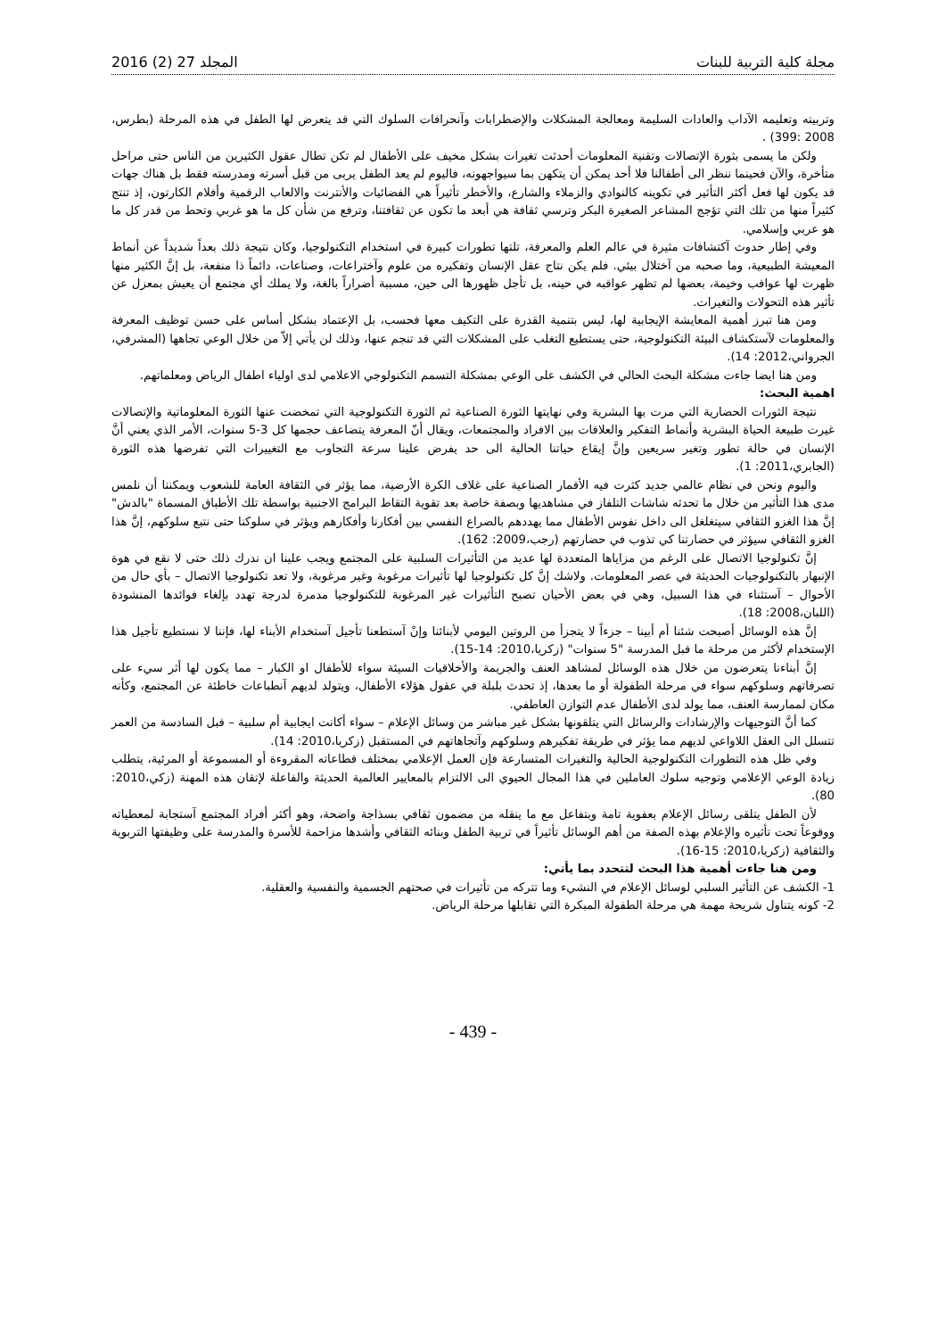مجلة كلية التربية للبنات المجلد 27 (2) 2016
وتربيته وتعليمه الآداب والعادات السليمة ومعالجة المشكلات والإضطرابات وآنحرافات السلوك التي قد يتعرض لها الطفل في هذه المرحلة (بطرس، 2008 :399) .
ولكن ما يسمى بثورة الإتصالات وتقنية المعلومات أحدثت تغيرات بشكل مخيف على الأطفال لم تكن تطال عقول الكثيرين من الناس حتى مراحل متأخرة، والآن فحينما ننظر الى أطفالنا فلا أحد يمكن أن يتكهن بما سيواجهونه، فاليوم لم يعد الطفل يربى من قبل أسرته ومدرسته فقط بل هناك جهات قد يكون لها فعل أكثر التأثير في تكوينه كالنوادي والزملاء والشارع، والأخطر تأثيراً هي الفضائيات والأنترنت والالعاب الرقمية وأفلام الكارتون، إذ تنتج كثيراً منها من تلك التي تؤجج المشاعر الصغيرة البكر وترسي ثقافة هي أبعد ما تكون عن ثقافتنا، وترفع من شأن كل ما هو غربي وتحط من قدر كل ما هو عربي وإسلامي.
وفي إطار حدوث آكتشافات مثيرة في عالم العلم والمعرفة، تلتها تطورات كبيرة في استخدام التكنولوجيا، وكان نتيجة ذلك بعداً شديداً عن أنماط المعيشة الطبيعية، وما صحبه من آختلال بيئي. فلم يكن نتاج عقل الإنسان وتفكيره من علوم وآختراعات، وصناعات، دائماً ذا منفعة، بل إنَّ الكثير منها ظهرت لها عواقب وخيمة، بعضها لم تظهر عواقبه في حينه، بل تأجل ظهورها الى حين، مسببة أضراراً بالغة، ولا يملك أي مجتمع أن يعيش بمعزل عن تأثير هذه التحولات والتغيرات.
ومن هنا تبرز أهمية المعايشة الإيجابية لها، ليس بتنمية القدرة على التكيف معها فحسب، بل الإعتماد بشكل أساس على حسن توظيف المعرفة والمعلومات لآستكشاف البيئة التكنولوجية، حتى يستطيع التغلب على المشكلات التي قد تنجم عنها، وذلك لن يأتي إلاّ من خلال الوعي تجاهها (المشرفي، الجرواني،2012: 14).
ومن هنا ايضا جاءت مشكلة البحث الحالي في الكشف على الوعي بمشكلة التسمم التكنولوجي الاعلامي لدى اولياء اطفال الرياض ومعلماتهم.
اهمية البحث:
نتيجة الثورات الحضارية التي مرت بها البشرية وفي نهايتها الثورة الصناعية ثم الثورة التكنولوجية التي تمخضت عنها الثورة المعلوماتية والإتصالات غيرت طبيعة الحياة البشرية وأنماط التفكير والعلاقات بين الافراد والمجتمعات، ويقال أنّ المعرفة يتضاعف حجمها كل 3-5 سنوات، الأمر الذي يعني أنَّ الإنسان في حالة تطور وتغير سريعين وإنَّ إيقاع حياتنا الحالية الى حد يفرض علينا سرعة التجاوب مع التغييرات التي تفرضها هذه الثورة (الجابري،2011: 1).
واليوم ونحن في نظام عالمي جديد كثرت فيه الأقمار الصناعية على غلاف الكرة الأرضية، مما يؤثر في الثقافة العامة للشعوب ويمكننا أن نلمس مدى هذا التأثير من خلال ما تحدثه شاشات التلفاز في مشاهديها وبصفة خاصة بعد تقوية التقاط البرامج الاجنبية بواسطة تلك الأطباق المسماة "بالدش" إنَّ هذا الغزو الثقافي سيتغلغل الى داخل نفوس الأطفال مما يهددهم بالصراع النفسي بين أفكارنا وأفكارهم ويؤثر في سلوكنا حتى نتبع سلوكهم، إنَّ هذا الغزو الثقافي سيؤثر في حضارتنا كي تذوب في حضارتهم (رجب،2009: 162).
إنَّ تكنولوجيا الاتصال على الرغم من مزاياها المتعددة لها عديد من التأثيرات السلبية على المجتمع ويجب علينا ان ندرك ذلك حتى لا نقع في هوة الإنبهار بالتكنولوجيات الحديثة في عصر المعلومات. ولاشك إنَّ كل تكنولوجيا لها تأثيرات مرغوبة وغير مرغوبة، ولا تعد تكنولوجيا الاتصال – بأي حال من الأحوال – آستثناء في هذا السبيل، وهي في بعض الأحيان تصبح التأثيرات غير المرغوبة للتكنولوجيا مدمرة لدرجة تهدد بإلغاء فوائدها المنشودة (اللبان،2008: 18).
إنَّ هذه الوسائل أصبحت شئنا أم أبينا – جزءاً لا يتجزأ من الروتين اليومي لأبنائنا وإنْ آستطعنا تأجيل آستخدام الأبناء لها، فإننا لا نستطيع تأجيل هذا الإستخدام لأكثر من مرحلة ما قبل المدرسة "5 سنوات" (زكريا،2010: 14-15).
إنَّ أبناءنا يتعرضون من خلال هذه الوسائل لمشاهد العنف والجريمة والأخلاقيات السيئة سواء للأطفال او الكبار – مما يكون لها أثر سيء على تصرفاتهم وسلوكهم سواء في مرحلة الطفولة أو ما بعدها، إذ تحدث بلبلة في عقول هؤلاء الأطفال، ويتولد لديهم آنطباعات خاطئة عن المجتمع، وكأنه مكان لممارسة العنف، مما يولد لدى الأطفال عدم التوازن العاطفي.
كما أنَّ التوجيهات والإرشادات والرسائل التي يتلقونها بشكل غير مباشر من وسائل الإعلام – سواء أكانت ايجابية أم سلبية – قبل السادسة من العمر تتسلل الى العقل اللاواعي لديهم مما يؤثر في طريقة تفكيرهم وسلوكهم وآتجاهاتهم في المستقبل (زكريا،2010: 14).
وفي ظل هذه التطورات التكنولوجية الحالية والتغيرات المتسارعة فإن العمل الإعلامي بمختلف قطاعاته المقروءة أو المسموعة أو المرئية، يتطلب زيادة الوعي الإعلامي وتوجيه سلوك العاملين في هذا المجال الحيوي الى الالتزام بالمعايير العالمية الحديثة والفاعلة لإتقان هذه المهنة (زكي،2010: 80).
لأن الطفل يتلقى رسائل الإعلام بعفوية تامة وبتفاعل مع ما ينقله من مضمون ثقافي بسذاجة واضحة، وهو أكثر أفراد المجتمع آستجابة لمعطياته ووقوعاً تحت تأثيره والإعلام بهذه الصفة من أهم الوسائل تأثيراً في تربية الطفل وبنائه الثقافي وأشدها مزاحمة للأسرة والمدرسة على وظيفتها التربوية والثقافية (زكريا،2010: 15-16).
ومن هنا جاءت أهمية هذا البحث لتتحدد بما يأتي:
1- الكشف عن التأثير السلبي لوسائل الإعلام في النشيء وما تتركه من تأثيرات في صحتهم الجسمية والنفسية والعقلية.
2- كونه يتناول شريحة مهمة هي مرحلة الطفولة المبكرة التي تقابلها مرحلة الرياض.
- 439 -